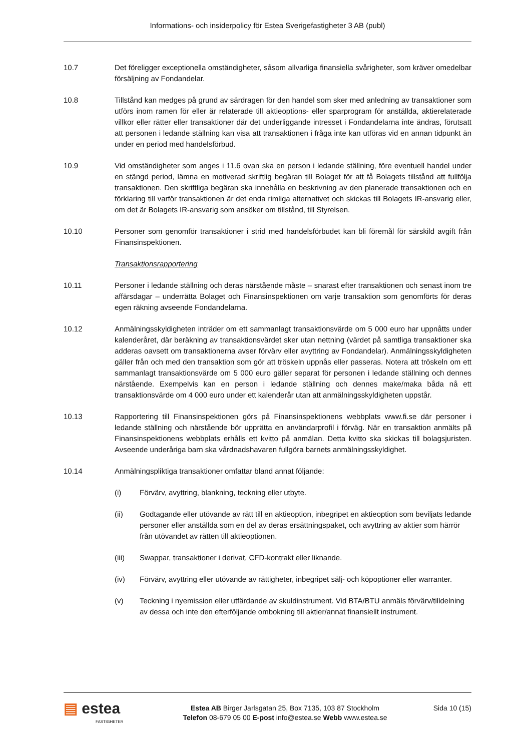Informations- och insiderpolicy för Estea Sverigefastigheter 3 AB (publ)
10.7 Det föreligger exceptionella omständigheter, såsom allvarliga finansiella svårigheter, som kräver omedelbar försäljning av Fondandelar.
10.8 Tillstånd kan medges på grund av särdragen för den handel som sker med anledning av transaktioner som utförs inom ramen för eller är relaterade till aktieoptions- eller sparprogram för anställda, aktierelaterade villkor eller rätter eller transaktioner där det underliggande intresset i Fondandelarna inte ändras, förutsatt att personen i ledande ställning kan visa att transaktionen i fråga inte kan utföras vid en annan tidpunkt än under en period med handelsförbud.
10.9 Vid omständigheter som anges i 11.6 ovan ska en person i ledande ställning, före eventuell handel under en stängd period, lämna en motiverad skriftlig begäran till Bolaget för att få Bolagets tillstånd att fullfölja transaktionen. Den skriftliga begäran ska innehålla en beskrivning av den planerade transaktionen och en förklaring till varför transaktionen är det enda rimliga alternativet och skickas till Bolagets IR-ansvarig eller, om det är Bolagets IR-ansvarig som ansöker om tillstånd, till Styrelsen.
10.10 Personer som genomför transaktioner i strid med handelsförbudet kan bli föremål för särskild avgift från Finansinspektionen.
Transaktionsrapportering
10.11 Personer i ledande ställning och deras närstående måste – snarast efter transaktionen och senast inom tre affärsdagar – underrätta Bolaget och Finansinspektionen om varje transaktion som genomförts för deras egen räkning avseende Fondandelarna.
10.12 Anmälningsskyldigheten inträder om ett sammanlagt transaktionsvärde om 5 000 euro har uppnåtts under kalenderåret, där beräkning av transaktionsvärdet sker utan nettning (värdet på samtliga transaktioner ska adderas oavsett om transaktionerna avser förvärv eller avyttring av Fondandelar). Anmälningsskyldigheten gäller från och med den transaktion som gör att tröskeln uppnås eller passeras. Notera att tröskeln om ett sammanlagt transaktionsvärde om 5 000 euro gäller separat för personen i ledande ställning och dennes närstående. Exempelvis kan en person i ledande ställning och dennes make/maka båda nå ett transaktionsvärde om 4 000 euro under ett kalenderår utan att anmälningsskyldigheten uppstår.
10.13 Rapportering till Finansinspektionen görs på Finansinspektionens webbplats www.fi.se där personer i ledande ställning och närstående bör upprätta en användarprofil i förväg. När en transaktion anmälts på Finansinspektionens webbplats erhålls ett kvitto på anmälan. Detta kvitto ska skickas till bolagsjuristen. Avseende underåriga barn ska vårdnadshavaren fullgöra barnets anmälningsskyldighet.
10.14 Anmälningspliktiga transaktioner omfattar bland annat följande:
(i) Förvärv, avyttring, blankning, teckning eller utbyte.
(ii) Godtagande eller utövande av rätt till en aktieoption, inbegripet en aktieoption som beviljats ledande personer eller anställda som en del av deras ersättningspaket, och avyttring av aktier som härrör från utövandet av rätten till aktieoptionen.
(iii) Swappar, transaktioner i derivat, CFD-kontrakt eller liknande.
(iv) Förvärv, avyttring eller utövande av rättigheter, inbegripet sälj- och köpoptioner eller warranter.
(v) Teckning i nyemission eller utfärdande av skuldinstrument. Vid BTA/BTU anmäls förvärv/tilldelning av dessa och inte den efterföljande ombokning till aktier/annat finansiellt instrument.
▤ estea
FASTIGHETER
Estea AB Birger Jarlsgatan 25, Box 7135, 103 87 Stockholm
Telefon 08-679 05 00 E-post info@estea.se Webb www.estea.se
Sida 10 (15)